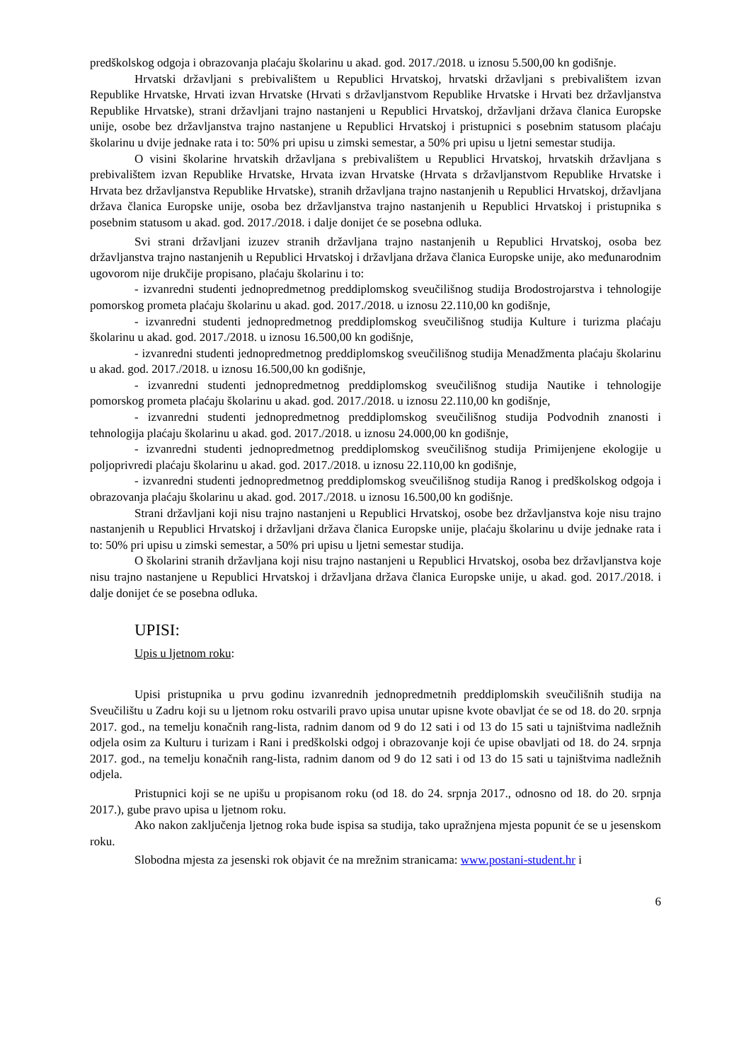predškolskog odgoja i obrazovanja plaćaju školarinu u akad. god. 2017./2018. u iznosu 5.500,00 kn godišnje.
Hrvatski državljani s prebivalištem u Republici Hrvatskoj, hrvatski državljani s prebivalištem izvan Republike Hrvatske, Hrvati izvan Hrvatske (Hrvati s državljanstvom Republike Hrvatske i Hrvati bez državljanstva Republike Hrvatske), strani državljani trajno nastanjeni u Republici Hrvatskoj, državljani država članica Europske unije, osobe bez državljanstva trajno nastanjene u Republici Hrvatskoj i pristupnici s posebnim statusom plaćaju školarinu u dvije jednake rata i to: 50% pri upisu u zimski semestar, a 50% pri upisu u ljetni semestar studija.
O visini školarine hrvatskih državljana s prebivalištem u Republici Hrvatskoj, hrvatskih državljana s prebivalištem izvan Republike Hrvatske, Hrvata izvan Hrvatske (Hrvata s državljanstvom Republike Hrvatske i Hrvata bez državljanstva Republike Hrvatske), stranih državljana trajno nastanjenih u Republici Hrvatskoj, državljana država članica Europske unije, osoba bez državljanstva trajno nastanjenih u Republici Hrvatskoj i pristupnika s posebnim statusom u akad. god. 2017./2018. i dalje donijet će se posebna odluka.
Svi strani državljani izuzev stranih državljana trajno nastanjenih u Republici Hrvatskoj, osoba bez državljanstva trajno nastanjenih u Republici Hrvatskoj i državljana država članica Europske unije, ako međunarodnim ugovorom nije drukčije propisano, plaćaju školarinu i to:
- izvanredni studenti jednopredmetnog preddiplomskog sveučilišnog studija Brodostrojarstva i tehnologije pomorskog prometa plaćaju školarinu u akad. god. 2017./2018. u iznosu 22.110,00 kn godišnje,
- izvanredni studenti jednopredmetnog preddiplomskog sveučilišnog studija Kulture i turizma plaćaju školarinu u akad. god. 2017./2018. u iznosu 16.500,00 kn godišnje,
- izvanredni studenti jednopredmetnog preddiplomskog sveučilišnog studija Menadžmenta plaćaju školarinu u akad. god. 2017./2018. u iznosu 16.500,00 kn godišnje,
- izvanredni studenti jednopredmetnog preddiplomskog sveučilišnog studija Nautike i tehnologije pomorskog prometa plaćaju školarinu u akad. god. 2017./2018. u iznosu 22.110,00 kn godišnje,
- izvanredni studenti jednopredmetnog preddiplomskog sveučilišnog studija Podvodnih znanosti i tehnologija plaćaju školarinu u akad. god. 2017./2018. u iznosu 24.000,00 kn godišnje,
- izvanredni studenti jednopredmetnog preddiplomskog sveučilišnog studija Primijenjene ekologije u poljoprivredi plaćaju školarinu u akad. god. 2017./2018. u iznosu 22.110,00 kn godišnje,
- izvanredni studenti jednopredmetnog preddiplomskog sveučilišnog studija Ranog i predškolskog odgoja i obrazovanja plaćaju školarinu u akad. god. 2017./2018. u iznosu 16.500,00 kn godišnje.
Strani državljani koji nisu trajno nastanjeni u Republici Hrvatskoj, osobe bez državljanstva koje nisu trajno nastanjenih u Republici Hrvatskoj i državljani država članica Europske unije, plaćaju školarinu u dvije jednake rata i to: 50% pri upisu u zimski semestar, a 50% pri upisu u ljetni semestar studija.
O školarini stranih državljana koji nisu trajno nastanjeni u Republici Hrvatskoj, osoba bez državljanstva koje nisu trajno nastanjene u Republici Hrvatskoj i državljana država članica Europske unije, u akad. god. 2017./2018. i dalje donijet će se posebna odluka.
UPISI:
Upis u ljetnom roku:
Upisi pristupnika u prvu godinu izvanrednih jednopredmetnih preddiplomskih sveučilišnih studija na Sveučilištu u Zadru koji su u ljetnom roku ostvarili pravo upisa unutar upisne kvote obavljat će se od 18. do 20. srpnja 2017. god., na temelju konačnih rang-lista, radnim danom od 9 do 12 sati i od 13 do 15 sati u tajništvima nadležnih odjela osim za Kulturu i turizam i Rani i predškolski odgoj i obrazovanje koji će upise obavljati od 18. do 24. srpnja 2017. god., na temelju konačnih rang-lista, radnim danom od 9 do 12 sati i od 13 do 15 sati u tajništvima nadležnih odjela.
Pristupnici koji se ne upišu u propisanom roku (od 18. do 24. srpnja 2017., odnosno od 18. do 20. srpnja 2017.), gube pravo upisa u ljetnom roku.
Ako nakon zaključenja ljetnog roka bude ispisa sa studija, tako upražnjena mjesta popunit će se u jesenskom roku.
Slobodna mjesta za jesenski rok objavit će na mrežnim stranicama: www.postani-student.hr i
6